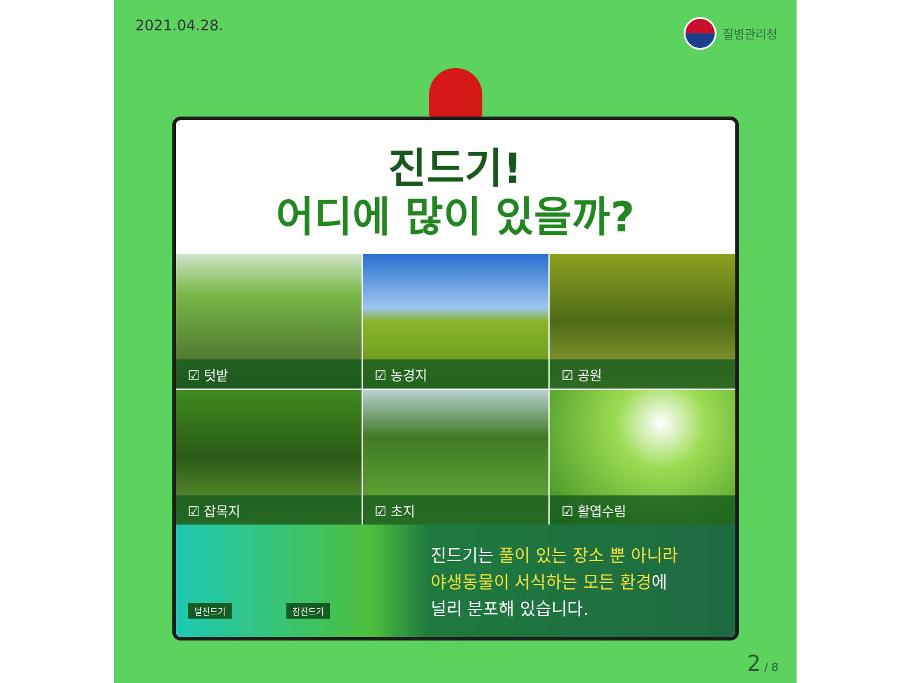2021.04.28. 질병관리청
진드기!
어디에 많이 있을까?
☑ 텃밭
☑ 농경지
☑ 공원
☑ 잡목지
☑ 초지
☑ 활엽수림
털진드기 참진드기
진드기는 풀이 있는 장소 뿐 아니라
야생동물이 서식하는 모든 환경에
널리 분포해 있습니다.
2 / 8